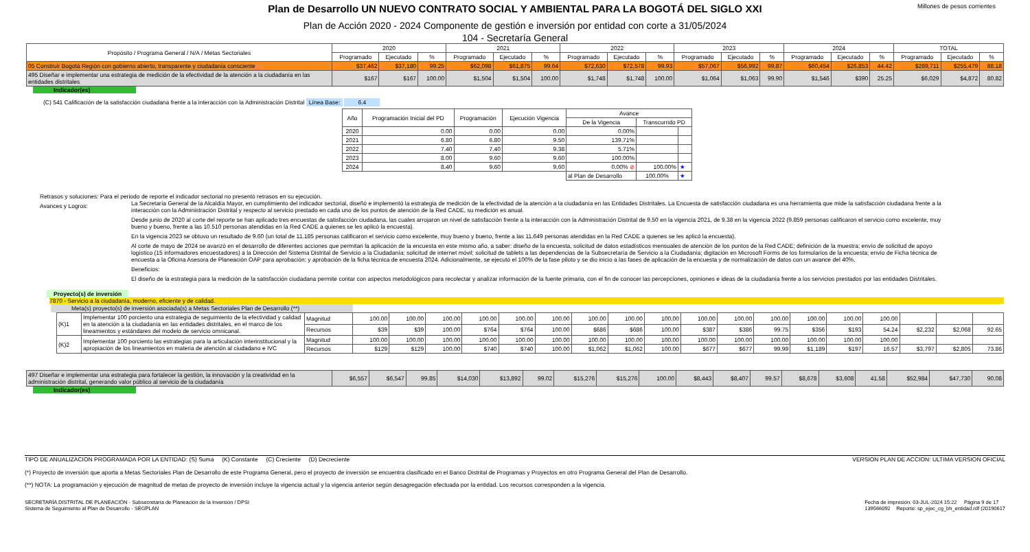Plan de Desarrollo UN NUEVO CONTRATO SOCIAL Y AMBIENTAL PARA LA BOGOTÁ DEL SIGLO XXI
Millones de pesos corrientes
Plan de Acción 2020 - 2024 Componente de gestión e inversión por entidad con corte a 31/05/2024
104 - Secretaría General
| Propósito / Programa General / N/A / Metas Sectoriales | 2020 | | | 2021 | | | 2022 | | | 2023 | | | 2024 | | | TOTAL | | |
| --- | --- | --- | --- | --- | --- | --- | --- | --- | --- | --- | --- | --- | --- | --- | --- | --- | --- | --- |
| | Programado | Ejecutado | % | Programado | Ejecutado | % | Programado | Ejecutado | % | Programado | Ejecutado | % | Programado | Ejecutado | % | Programado | Ejecutado | % |
| 05 Construir Bogotá Región con gobierno abierto, transparente y ciudadanía consciente | $37,462 | $37,180 | 99.25 | $62,098 | $61,875 | 99.64 | $72,630 | $72,578 | 99.93 | $57,067 | $56,992 | 99.87 | $60,454 | $26,853 | 44.42 | $289,711 | $255,479 | 88.18 |
| 495 Diseñar e implementar una estrategia de medición de la efectividad de la atención a la ciudadanía en las entidades distritales | $167 | $167 | 100.00 | $1,504 | $1,504 | 100.00 | $1,748 | $1,748 | 100.00 | $1,064 | $1,063 | 99.90 | $1,546 | $390 | 25.25 | $6,029 | $4,872 | 80.82 |
Indicador(es)
(C) 541 Calificación de la satisfacción ciudadana frente a la interacción con la Administración Distrital Línea Base: 6.4
| Año | Programación Inicial del PD | Programación | Ejecución Vigencia | Avance | | |
| --- | --- | --- | --- | --- | --- | --- |
| | | | | De la Vigencia | Transcurrido PD | |
| 2020 | 0.00 | 0.00 | 0.00 | 0.00% | | |
| 2021 | 6.80 | 6.80 | 9.50 | 139.71% | | |
| 2022 | 7.40 | 7.40 | 9.38 | 5.71% | | |
| 2023 | 8.00 | 9.60 | 9.60 | 100.00% | | |
| 2024 | 8.40 | 9.60 | 9.60 | 0.00% ⊘ | 100.00% | ★ |
| | | | | al Plan de Desarrollo | 100.00% | ★ |
Retrasos y soluciones: Para el periodo de reporte el indicador sectorial no presentó retrasos en su ejecución.
Avances y Logros:
La Secretaría General de la Alcaldía Mayor, en cumplimiento del indicador sectorial, diseñó e implementó la estrategia de medición de la efectividad de la atención a la ciudadanía en las Entidades Distritales. La Encuesta de satisfacción ciudadana es una herramienta que mide la satisfacción ciudadana frente a la interacción con la Administración Distrital y respecto al servicio prestado en cada uno de los puntos de atención de la Red CADE, su medición es anual.
Desde junio de 2020 al corte del reporte se han aplicado tres encuestas de satisfacción ciudadana, las cuales arrojaron un nivel de satisfacción frente a la interacción con la Administración Distrital de 9.50 en la vigencia 2021, de 9.38 en la vigencia 2022 (9.859 personas calificaron el servicio como excelente, muy bueno y bueno, frente a las 10.510 personas atendidas en la Red CADE a quienes se les aplicó la encuesta).
En la vigencia 2023 se obtuvo un resultado de 9.60 (un total de 11.185 personas calificaron el servicio como excelente, muy bueno y bueno, frente a las 11.649 personas atendidas en la Red CADE a quienes se les aplicó la encuesta).
Al corte de mayo de 2024 se avanzó en el desarrollo de diferentes acciones que permitan la aplicación de la encuesta en este mismo año, a saber: diseño de la encuesta, solicitud de datos estadísticos mensuales de atención de los puntos de la Red CADE; definición de la muestra; envío de solicitud de apoyo logístico (15 informadores encuestadores) a la Dirección del Sistema Distrital de Servicio a la Ciudadanía; solicitud de internet móvil; solicitud de tablets a las dependencias de la Subsecretaría de Servicio a la Ciudadanía; digitación en Microsoft Forms de los formularios de la encuesta; envío de Ficha técnica de encuesta a la Oficina Asesora de Planeación OAP para aprobación; y aprobación de la ficha técnica de encuesta 2024. Adicionalmente, se ejecutó el 100% de la fase piloto y se dio inicio a las fases de aplicación de la encuesta y de normalización de datos con un avance del 40%.
Beneficios:
El diseño de la estrategia para la medición de la satisfacción ciudadana permite contar con aspectos metodológicos para recolectar y analizar información de la fuente primaria, con el fin de conocer las percepciones, opiniones e ideas de la ciudadanía frente a los servicios prestados por las entidades Distritales.
Proyecto(s) de inversión
7870 - Servicio a la ciudadanía, moderno, eficiente y de calidad.
Meta(s) proyecto(s) de inversión asociada(s) a Metas Sectoriales Plan de Desarrollo (**)
| (K)1 | Implementar 100 porciento una estrategia de seguimiento de la efectividad y calidad en la atención a la ciudadanía en las entidades distritales, en el marco de los lineamientos y estándares del modelo de servicio omnicanal. | Magnitud | 100.00 | 100.00 | 100.00 | 100.00 | 100.00 | 100.00 | 100.00 | 100.00 | 100.00 | 100.00 | 100.00 | 100.00 | 100.00 | 100.00 | 100.00 | | | |
| | | Recursos | $39 | $39 | 100.00 | $764 | $764 | 100.00 | $686 | $686 | 100.00 | $387 | $386 | 99.75 | $356 | $193 | 54.24 | $2,232 | $2,068 | 92.65 |
| (K)2 | Implementar 100 porciento las estrategias para la articulación interinstitucional y la apropiación de los lineamientos en materia de atención al ciudadano e IVC | Magnitud | 100.00 | 100.00 | 100.00 | 100.00 | 100.00 | 100.00 | 100.00 | 100.00 | 100.00 | 100.00 | 100.00 | 100.00 | 100.00 | 100.00 | 100.00 | | | |
| | | Recursos | $129 | $129 | 100.00 | $740 | $740 | 100.00 | $1,062 | $1,062 | 100.00 | $677 | $677 | 99.99 | $1,189 | $197 | 16.57 | $3,797 | $2,805 | 73.86 |
| 497 Diseñar e implementar una estrategia para fortalecer la gestión, la innovación y la creatividad en la administración distrital, generando valor público al servicio de la ciudadanía | $6,557 | $6,547 | 99.85 | $14,030 | $13,892 | 99.02 | $15,276 | $15,276 | 100.00 | $8,443 | $8,407 | 99.57 | $8,678 | $3,608 | 41.58 | $52,984 | $47,730 | 90.08 |
Indicador(es)
TIPO DE ANUALIZACION PROGRAMADA POR LA ENTIDAD: (S) Suma (K) Constante (C) Creciente (D) Decreciente VERSION PLAN DE ACCION: ULTIMA VERSION OFICIAL
(*) Proyecto de inversión que aporta a Metas Sectoriales Plan de Desarrollo de este Programa General, pero el proyecto de inversión se encuentra clasificado en el Banco Distrital de Programas y Proyectos en otro Programa General del Plan de Desarrollo.
(**) NOTA: La programación y ejecución de magnitud de metas de proyecto de inversión incluye la vigencia actual y la vigencia anterior según desagregación efectuada por la entidad. Los recursos corresponden a la vigencia.
SECRETARÍA DISTRITAL DE PLANEACIÓN - Subsecretaría de Planeación de la Inversión / DPSI
Sistema de Seguimiento al Plan de Desarrollo - SEGPLAN
Fecha de impresión: 03-JUL-2024 15:22 Página 9 de 17
139566092 Reporte: sp_ejec_cg_bh_entidad.rdf (20190617